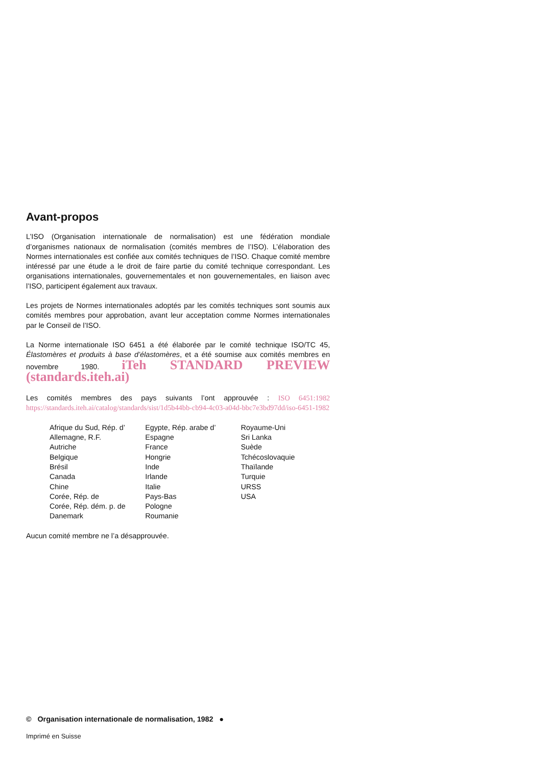Avant-propos
L’ISO (Organisation internationale de normalisation) est une fédération mondiale d’organismes nationaux de normalisation (comités membres de l’ISO). L’élaboration des Normes internationales est confiée aux comités techniques de l’ISO. Chaque comité membre intéressé par une étude a le droit de faire partie du comité technique correspondant. Les organisations internationales, gouvernementales et non gouvernementales, en liaison avec l’ISO, participent également aux travaux.
Les projets de Normes internationales adoptés par les comités techniques sont soumis aux comités membres pour approbation, avant leur acceptation comme Normes internationales par le Conseil de l’ISO.
La Norme internationale ISO 6451 a été élaborée par le comité technique ISO/TC 45, Élastomères et produits à base d’élastomères, et a été soumise aux comités membres en novembre 1980. iTeh STANDARD PREVIEW (standards.iteh.ai)
Les comités membres des pays suivants l’ont approuvée : ISO 6451:1982 https://standards.iteh.ai/catalog/standards/sist/1d5b44bb-cb94-4c03-a04d-bbc7e3bd97dd/iso-6451-1982
Afrique du Sud, Rép. d’
Allemagne, R.F.
Autriche
Belgique
Brésil
Canada
Chine
Corée, Rép. de
Corée, Rép. dém. p. de
Danemark
Egypte, Rép. arabe d’
Espagne
France
Hongrie
Inde
Irlande
Italie
Pays-Bas
Pologne
Roumanie
Royaume-Uni
Sri Lanka
Suède
Tchécoslovaquie
Thaïlande
Turquie
URSS
USA
Aucun comité membre ne l’a désapprouvée.
© Organisation internationale de normalisation, 1982 ●
Imprimé en Suisse